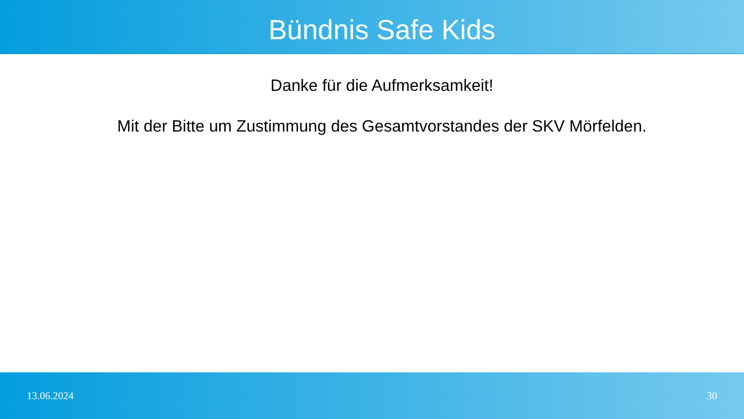Bündnis Safe Kids
Danke für die Aufmerksamkeit!
Mit der Bitte um Zustimmung des Gesamtvorstandes der SKV Mörfelden.
13.06.2024 30